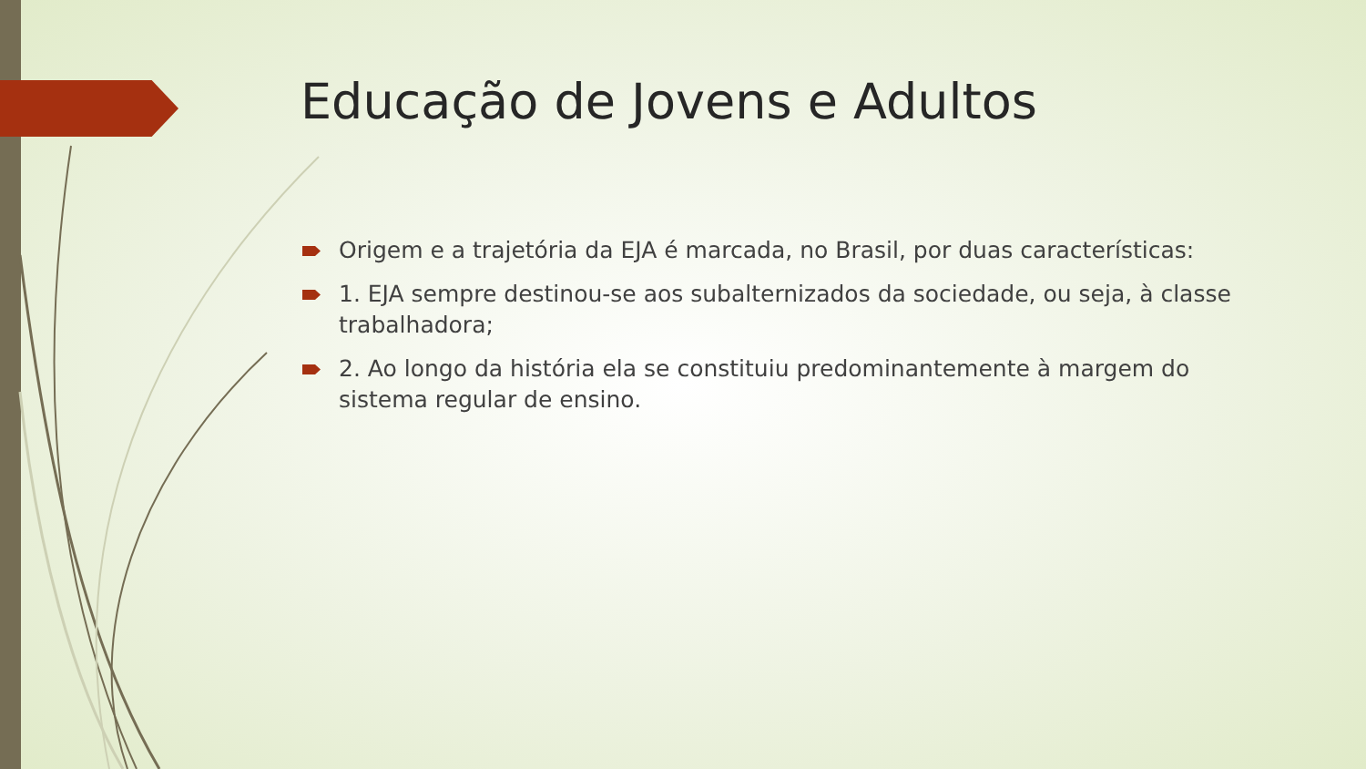Educação de Jovens e Adultos
Origem e a trajetória da EJA é marcada, no Brasil, por duas características:
1. EJA sempre destinou-se aos subalternizados da sociedade, ou seja, à classe trabalhadora;
2. Ao longo da história ela se constituiu predominantemente à margem do sistema regular de ensino.